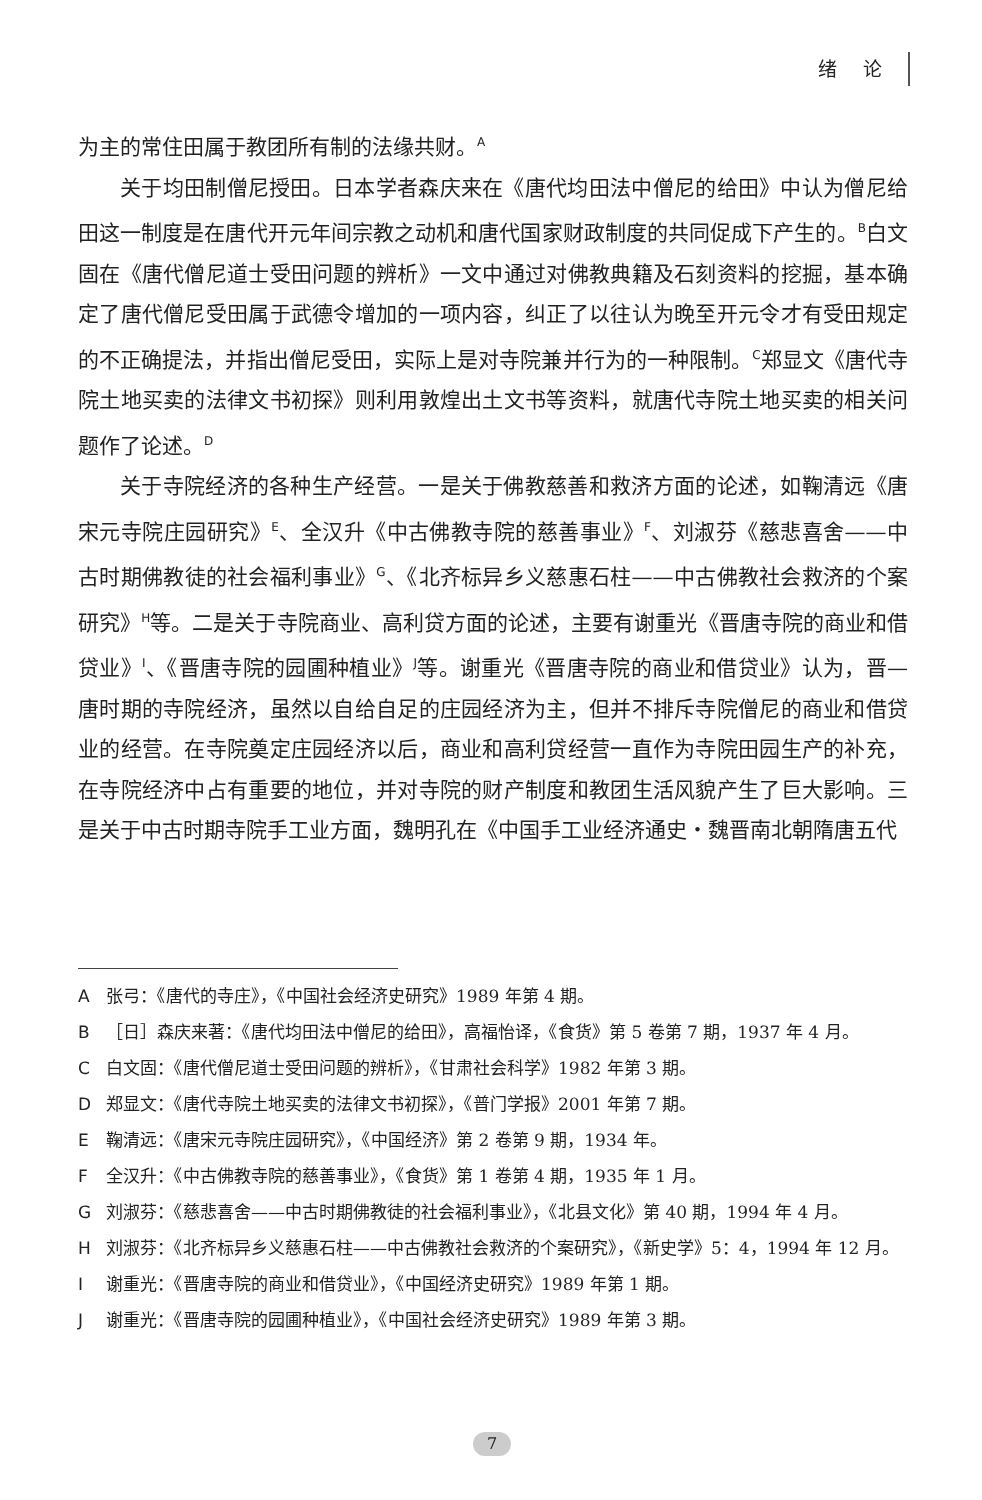绪 论
为主的常住田属于教团所有制的法缘共财。<sup>A</sup>
关于均田制僧尼授田。日本学者森庆来在《唐代均田法中僧尼的给田》中认为僧尼给田这一制度是在唐代开元年间宗教之动机和唐代国家财政制度的共同促成下产生的。<sup>B</sup>白文固在《唐代僧尼道士受田问题的辨析》一文中通过对佛教典籍及石刻资料的挖掘，基本确定了唐代僧尼受田属于武德令增加的一项内容，纠正了以往认为晚至开元令才有受田规定的不正确提法，并指出僧尼受田，实际上是对寺院兼并行为的一种限制。<sup>C</sup>郑显文《唐代寺院土地买卖的法律文书初探》则利用敦煌出土文书等资料，就唐代寺院土地买卖的相关问题作了论述。<sup>D</sup>
关于寺院经济的各种生产经营。一是关于佛教慈善和救济方面的论述，如鞠清远《唐宋元寺院庄园研究》<sup>E</sup>、全汉升《中古佛教寺院的慈善事业》<sup>F</sup>、刘淑芬《慈悲喜舍——中古时期佛教徒的社会福利事业》<sup>G</sup>、《北齐标异乡义慈惠石柱——中古佛教社会救济的个案研究》<sup>H</sup>等。二是关于寺院商业、高利贷方面的论述，主要有谢重光《晋唐寺院的商业和借贷业》<sup>I</sup>、《晋唐寺院的园圃种植业》<sup>J</sup>等。谢重光《晋唐寺院的商业和借贷业》认为，晋—唐时期的寺院经济，虽然以自给自足的庄园经济为主，但并不排斥寺院僧尼的商业和借贷业的经营。在寺院奠定庄园经济以后，商业和高利贷经营一直作为寺院田园生产的补充，在寺院经济中占有重要的地位，并对寺院的财产制度和教团生活风貌产生了巨大影响。三是关于中古时期寺院手工业方面，魏明孔在《中国手工业经济通史・魏晋南北朝隋唐五代
A张弓：《唐代的寺庄》，《中国社会经济史研究》1989 年第 4 期。
B ［日］森庆来著：《唐代均田法中僧尼的给田》，高福怡译，《食货》第 5 卷第 7 期，1937 年 4 月。
C白文固：《唐代僧尼道士受田问题的辨析》，《甘肃社会科学》1982 年第 3 期。
D郑显文：《唐代寺院土地买卖的法律文书初探》，《普门学报》2001 年第 7 期。
E鞠清远：《唐宋元寺院庄园研究》，《中国经济》第 2 卷第 9 期，1934 年。
F全汉升：《中古佛教寺院的慈善事业》，《食货》第 1 卷第 4 期，1935 年 1 月。
G刘淑芬：《慈悲喜舍——中古时期佛教徒的社会福利事业》，《北县文化》第 40 期，1994 年 4 月。
H刘淑芬：《北齐标异乡义慈惠石柱——中古佛教社会救济的个案研究》，《新史学》5：4，1994 年 12 月。
I谢重光：《晋唐寺院的商业和借贷业》，《中国经济史研究》1989 年第 1 期。
J谢重光：《晋唐寺院的园圃种植业》，《中国社会经济史研究》1989 年第 3 期。
7